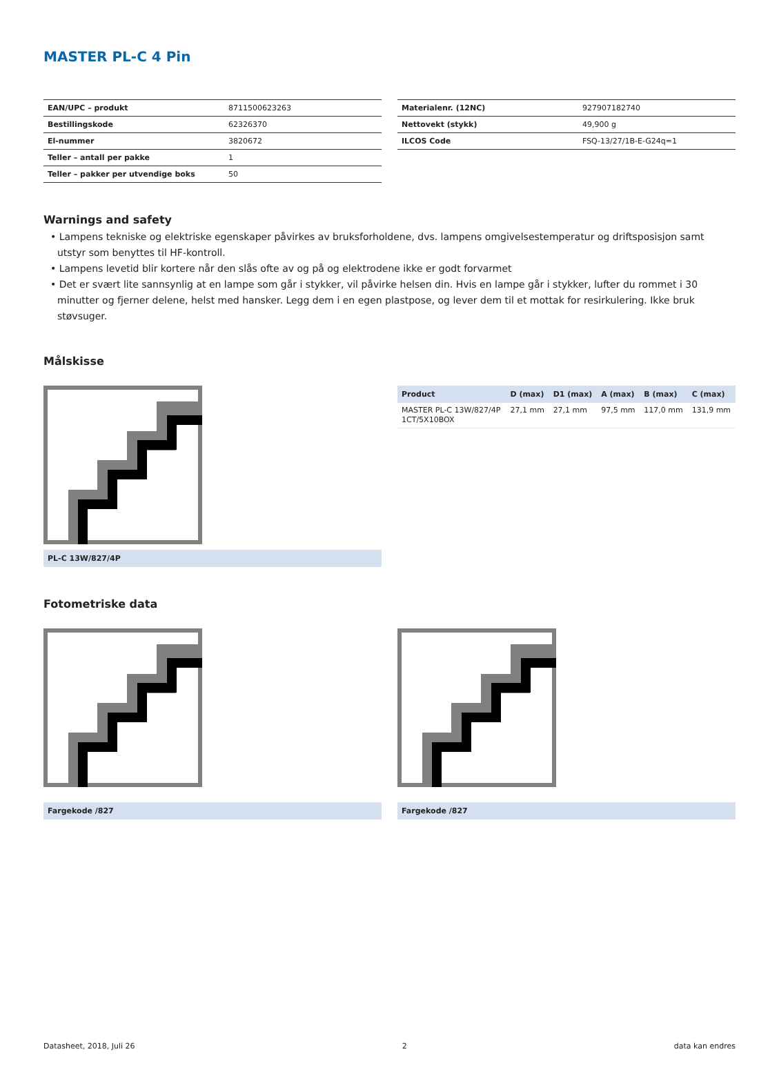MASTER PL-C 4 Pin
| EAN/UPC – produkt | 8711500623263 |
| Bestillingskode | 62326370 |
| El-nummer | 3820672 |
| Teller – antall per pakke | 1 |
| Teller – pakker per utvendige boks | 50 |
| Materialenr. (12NC) | 927907182740 |
| Nettovekt (stykk) | 49,900 g |
| ILCOS Code | FSQ-13/27/1B-E-G24q=1 |
Warnings and safety
• Lampens tekniske og elektriske egenskaper påvirkes av bruksforholdene, dvs. lampens omgivelsestemperatur og driftsposisjon samt utstyr som benyttes til HF-kontroll.
• Lampens levetid blir kortere når den slås ofte av og på og elektrodene ikke er godt forvarmet
• Det er svært lite sannsynlig at en lampe som går i stykker, vil påvirke helsen din. Hvis en lampe går i stykker, lufter du rommet i 30 minutter og fjerner delene, helst med hansker. Legg dem i en egen plastpose, og lever dem til et mottak for resirkulering. Ikke bruk støvsuger.
Målskisse
PL-C 13W/827/4P
| Product | D (max) | D1 (max) | A (max) | B (max) | C (max) |
| --- | --- | --- | --- | --- | --- |
| MASTER PL-C 13W/827/4P 1CT/5X10BOX | 27,1 mm | 27,1 mm | 97,5 mm | 117,0 mm | 131,9 mm |
Fotometriske data
Fargekode /827 Fargekode /827
Datasheet, 2018, Juli 26 2 data kan endres